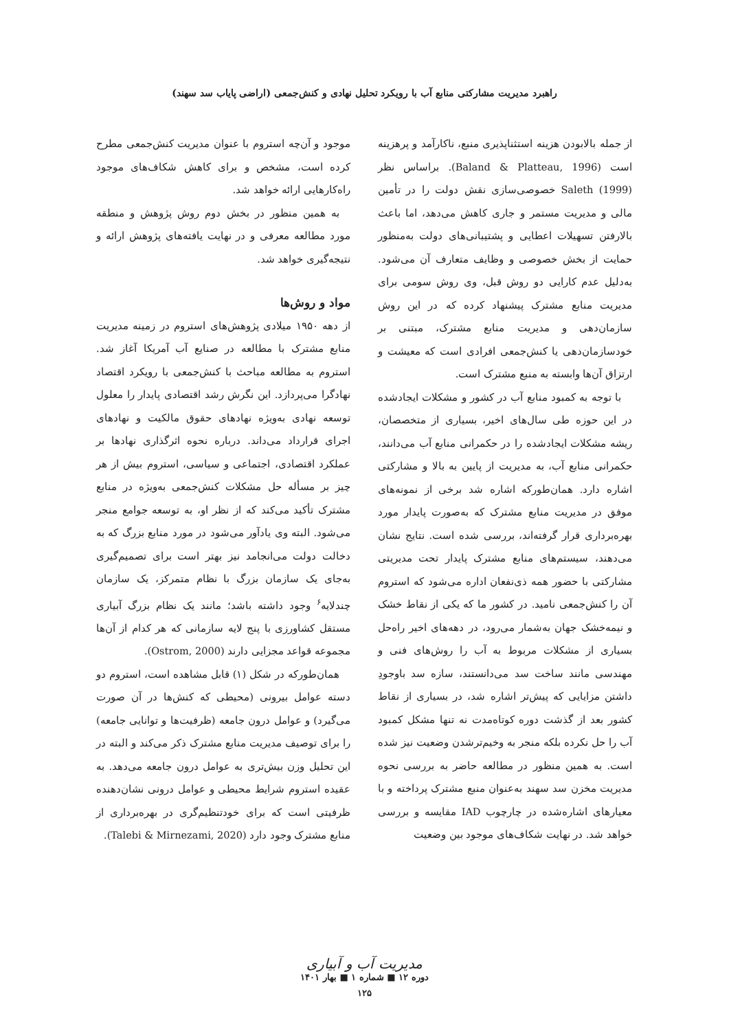راهبرد مدیریت مشارکتی منابع آب با رویکرد تحلیل نهادی و کنش‌جمعی (اراضی پایاب سد سهند)
از جمله بالابودن هزینه استثناپذیری منبع، ناکارآمد و پرهزینه است (Baland & Platteau, 1996). براساس نظر Saleth (1999) خصوصی‌سازی نقش دولت را در تأمین مالی و مدیریت مستمر و جاری کاهش می‌دهد، اما باعث بالارفتن تسهیلات اعطایی و پشتیبانی‌های دولت به‌منظور حمایت از بخش خصوصی و وظایف متعارف آن می‌شود. به‌دلیل عدم کارایی دو روش قبل، وی روش سومی برای مدیریت منابع مشترک پیشنهاد کرده که در این روش سازمان‌دهی و مدیریت منابع مشترک، مبتنی بر خودسازمان‌دهی یا کنش‌جمعی افرادی است که معیشت و ارتزاق آن‌ها وابسته به منبع مشترک است.
با توجه به کمبود منابع آب در کشور و مشکلات ایجادشده در این حوزه طی سال‌های اخیر، بسیاری از متخصصان، ریشه مشکلات ایجادشده را در حکمرانی منابع آب می‌دانند، حکمرانی منابع آب، به مدیریت از پایین به بالا و مشارکتی اشاره دارد. همان‌طورکه اشاره شد برخی از نمونه‌های موفق در مدیریت منابع مشترک که به‌صورت پایدار مورد بهره‌برداری قرار گرفته‌اند، بررسی شده است. نتایج نشان می‌دهند، سیستم‌های منابع مشترک پایدار تحت مدیریتی مشارکتی با حضور همه ذی‌نفعان اداره می‌شود که استروم آن را کنش‌جمعی نامید. در کشور ما که یکی از نقاط خشک و نیمه‌خشک جهان به‌شمار می‌رود، در دهه‌های اخیر راه‌حل بسیاری از مشکلات مربوط به آب را روش‌های فنی و مهندسی مانند ساخت سد می‌دانستند، سازه سد باوجودِ داشتن مزایایی که پیش‌تر اشاره شد، در بسیاری از نقاط کشور بعد از گذشت دوره کوتاه‌مدت نه تنها مشکل کمبود آب را حل نکرده بلکه منجر به وخیم‌ترشدن وضعیت نیز شده است. به همین منظور در مطالعه حاضر به بررسی نحوه مدیریت مخزن سد سهند به‌عنوان منبع مشترک پرداخته و با معیارهای اشاره‌شده در چارچوب IAD مقایسه و بررسی خواهد شد. در نهایت شکاف‌های موجود بین وضعیت
موجود و آن‌چه استروم با عنوان مدیریت کنش‌جمعی مطرح کرده است، مشخص و برای کاهش شکاف‌های موجود راه‌کارهایی ارائه خواهد شد.
به همین منظور در بخش دوم روش پژوهش و منطقه مورد مطالعه معرفی و در نهایت یافته‌های پژوهش ارائه و نتیجه‌گیری خواهد شد.
مواد و روش‌ها
از دهه ۱۹۵۰ میلادی پژوهش‌های استروم در زمینه مدیریت منابع مشترک با مطالعه در صنایع آب آمریکا آغاز شد. استروم به مطالعه مباحث با کنش‌جمعی با رویکرد اقتصاد نهادگرا می‌پردازد. این نگرش رشد اقتصادی پایدار را معلول توسعه نهادی به‌ویژه نهادهای حقوق مالکیت و نهادهای اجرای قرارداد می‌داند. درباره نحوه اثرگذاری نهادها بر عملکرد اقتصادی، اجتماعی و سیاسی، استروم بیش از هر چیز بر مسأله حل مشکلات کنش‌جمعی به‌ویژه در منابع مشترک تأکید می‌کند که از نظر او، به توسعه جوامع منجر می‌شود. البته وی یادآور می‌شود در مورد منابع بزرگ که به دخالت دولت می‌انجامد نیز بهتر است برای تصمیم‌گیری به‌جای یک سازمان بزرگ با نظام متمرکز، یک سازمان چندلایه<sup>۶</sup> وجود داشته باشد؛ مانند یک نظام بزرگ آبیاری مستقل کشاورزی با پنج لایه سازمانی که هر کدام از آن‌ها مجموعه قواعد مجزایی دارند (Ostrom, 2000).
همان‌طورکه در شکل (۱) قابل مشاهده است، استروم دو دسته عوامل بیرونی (محیطی که کنش‌ها در آن صورت می‌گیرد) و عوامل درون جامعه (ظرفیت‌ها و توانایی جامعه) را برای توصیف مدیریت منابع مشترک ذکر می‌کند و البته در این تحلیل وزن بیش‌تری به عوامل درون جامعه می‌دهد. به عقیده استروم شرایط محیطی و عوامل درونی نشان‌دهنده ظرفیتی است که برای خودتنظیم‌گری در بهره‌برداری از منابع مشترک وجود دارد (Talebi & Mirnezami, 2020).
مدیریت آب و آبیاری
دوره ۱۲ ■ شماره ۱ ■ بهار ۱۴۰۱
۱۲۵